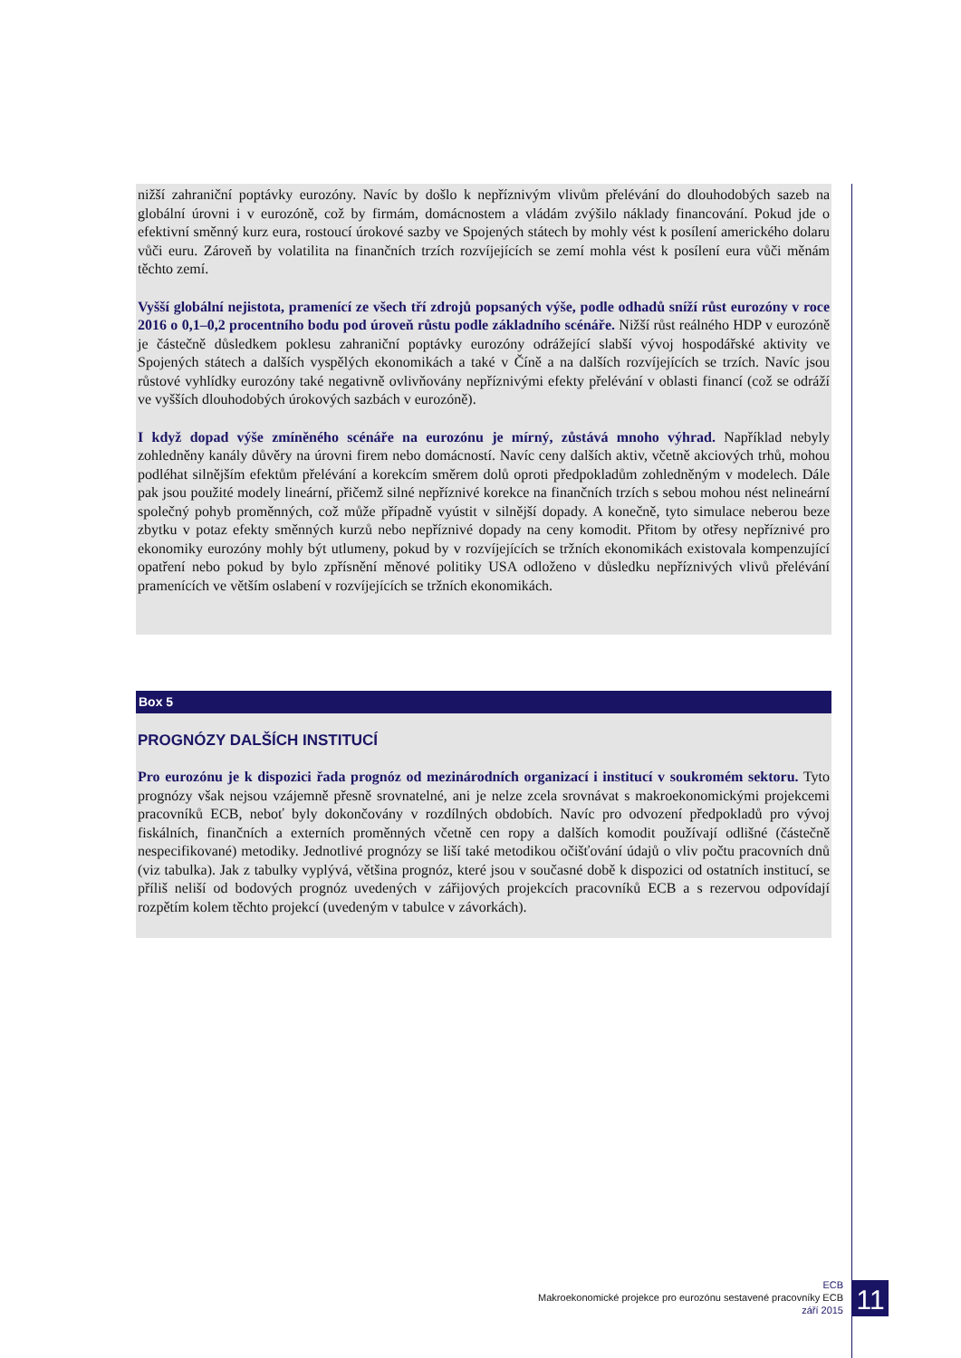nižší zahraniční poptávky eurozóny. Navíc by došlo k nepříznivým vlivům přelévání do dlouhodobých sazeb na globální úrovni i v eurozóně, což by firmám, domácnostem a vládám zvýšilo náklady financování. Pokud jde o efektivní směnný kurz eura, rostoucí úrokové sazby ve Spojených státech by mohly vést k posílení amerického dolaru vůči euru. Zároveň by volatilita na finančních trzích rozvíjejících se zemí mohla vést k posílení eura vůči měnám těchto zemí.
Vyšší globální nejistota, pramenící ze všech tří zdrojů popsaných výše, podle odhadů sníží růst eurozóny v roce 2016 o 0,1–0,2 procentního bodu pod úroveň růstu podle základního scénáře. Nižší růst reálného HDP v eurozóně je částečně důsledkem poklesu zahraniční poptávky eurozóny odrážející slabší vývoj hospodářské aktivity ve Spojených státech a dalších vyspělých ekonomikách a také v Číně a na dalších rozvíjejících se trzích. Navíc jsou růstové vyhlídky eurozóny také negativně ovlivňovány nepříznivými efekty přelévání v oblasti financí (což se odráží ve vyšších dlouhodobých úrokových sazbách v eurozóně).
I když dopad výše zmíněného scénáře na eurozónu je mírný, zůstává mnoho výhrad. Například nebyly zohledněny kanály důvěry na úrovni firem nebo domácností. Navíc ceny dalších aktiv, včetně akciových trhů, mohou podléhat silnějším efektům přelévání a korekcím směrem dolů oproti předpokladům zohledněným v modelech. Dále pak jsou použité modely lineární, přičemž silné nepříznivé korekce na finančních trzích s sebou mohou nést nelineární společný pohyb proměnných, což může případně vyústit v silnější dopady. A konečně, tyto simulace neberou beze zbytku v potaz efekty směnných kurzů nebo nepříznivé dopady na ceny komodit. Přitom by otřesy nepříznivé pro ekonomiky eurozóny mohly být utlumeny, pokud by v rozvíjejících se tržních ekonomikách existovala kompenzující opatření nebo pokud by bylo zpřísnění měnové politiky USA odloženo v důsledku nepříznivých vlivů přelévání pramenících ve větším oslabení v rozvíjejících se tržních ekonomikách.
Box 5
PROGNÓZY DALŠÍCH INSTITUCÍ
Pro eurozónu je k dispozici řada prognóz od mezinárodních organizací i institucí v soukromém sektoru. Tyto prognózy však nejsou vzájemně přesně srovnatelné, ani je nelze zcela srovnávat s makroekonomickými projekcemi pracovníků ECB, neboť byly dokončovány v rozdílných obdobích. Navíc pro odvození předpokladů pro vývoj fiskálních, finančních a externích proměnných včetně cen ropy a dalších komodit používají odlišné (částečně nespecifikované) metodiky. Jednotlivé prognózy se liší také metodikou očišťování údajů o vliv počtu pracovních dnů (viz tabulka). Jak z tabulky vyplývá, většina prognóz, které jsou v současné době k dispozici od ostatních institucí, se příliš neliší od bodových prognóz uvedených v zářijových projekcích pracovníků ECB a s rezervou odpovídají rozpětím kolem těchto projekcí (uvedeným v tabulce v závorkách).
ECB
Makroekonomické projekce pro eurozónu sestavené pracovníky ECB
září 2015
11